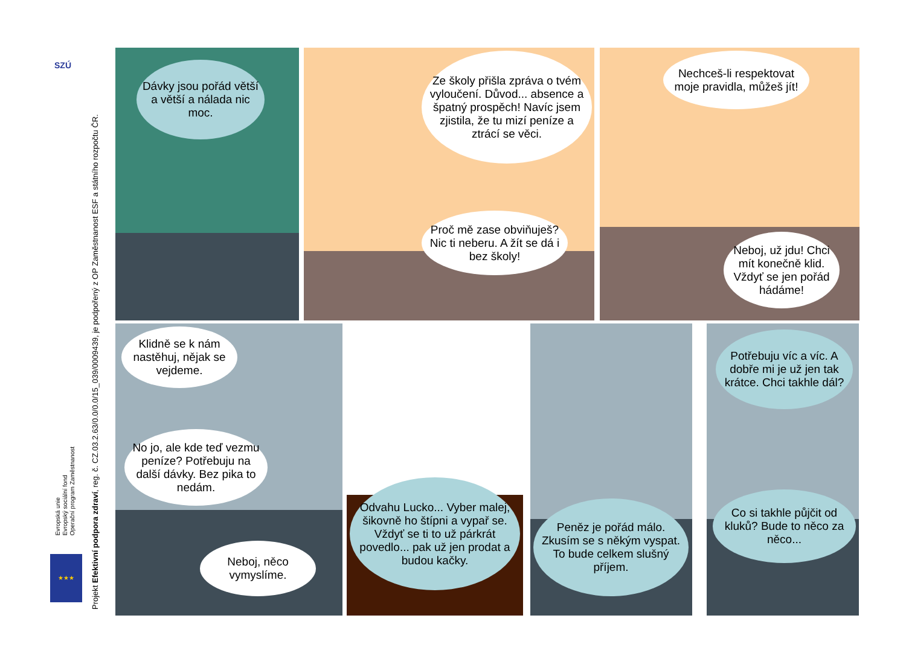SZÚ
Evropská unie
Evropský sociální fond
Operační program Zaměstnanost
★★★
Projekt Efektivní podpora zdraví, reg. č. CZ.03.2.63/0.0/0.0/15_039/0009439, je podpořený z OP Zaměstnanost ESF a státního rozpočtu ČR.
Dávky jsou pořád větší a větší a nálada nic moc.
Ze školy přišla zpráva o tvém vyloučení. Důvod... absence a špatný prospěch! Navíc jsem zjistila, že tu mizí peníze a ztrácí se věci.
Proč mě zase obviňuješ? Nic ti neberu. A žít se dá i bez školy!
Nechceš-li respektovat moje pravidla, můžeš jít!
Neboj, už jdu! Chci mít konečně klid. Vždyť se jen pořád hádáme!
Klidně se k nám nastěhuj, nějak se vejdeme.
No jo, ale kde teď vezmu peníze? Potřebuju na další dávky. Bez pika to nedám.
Neboj, něco vymyslíme.
Odvahu Lucko... Vyber malej, šikovně ho štípni a vypař se. Vždyť se ti to už párkrát povedlo... pak už jen prodat a budou kačky.
Peněz je pořád málo. Zkusím se s někým vyspat. To bude celkem slušný příjem.
Potřebuju víc a víc. A dobře mi je už jen tak krátce. Chci takhle dál?
Co si takhle půjčit od kluků? Bude to něco za něco...